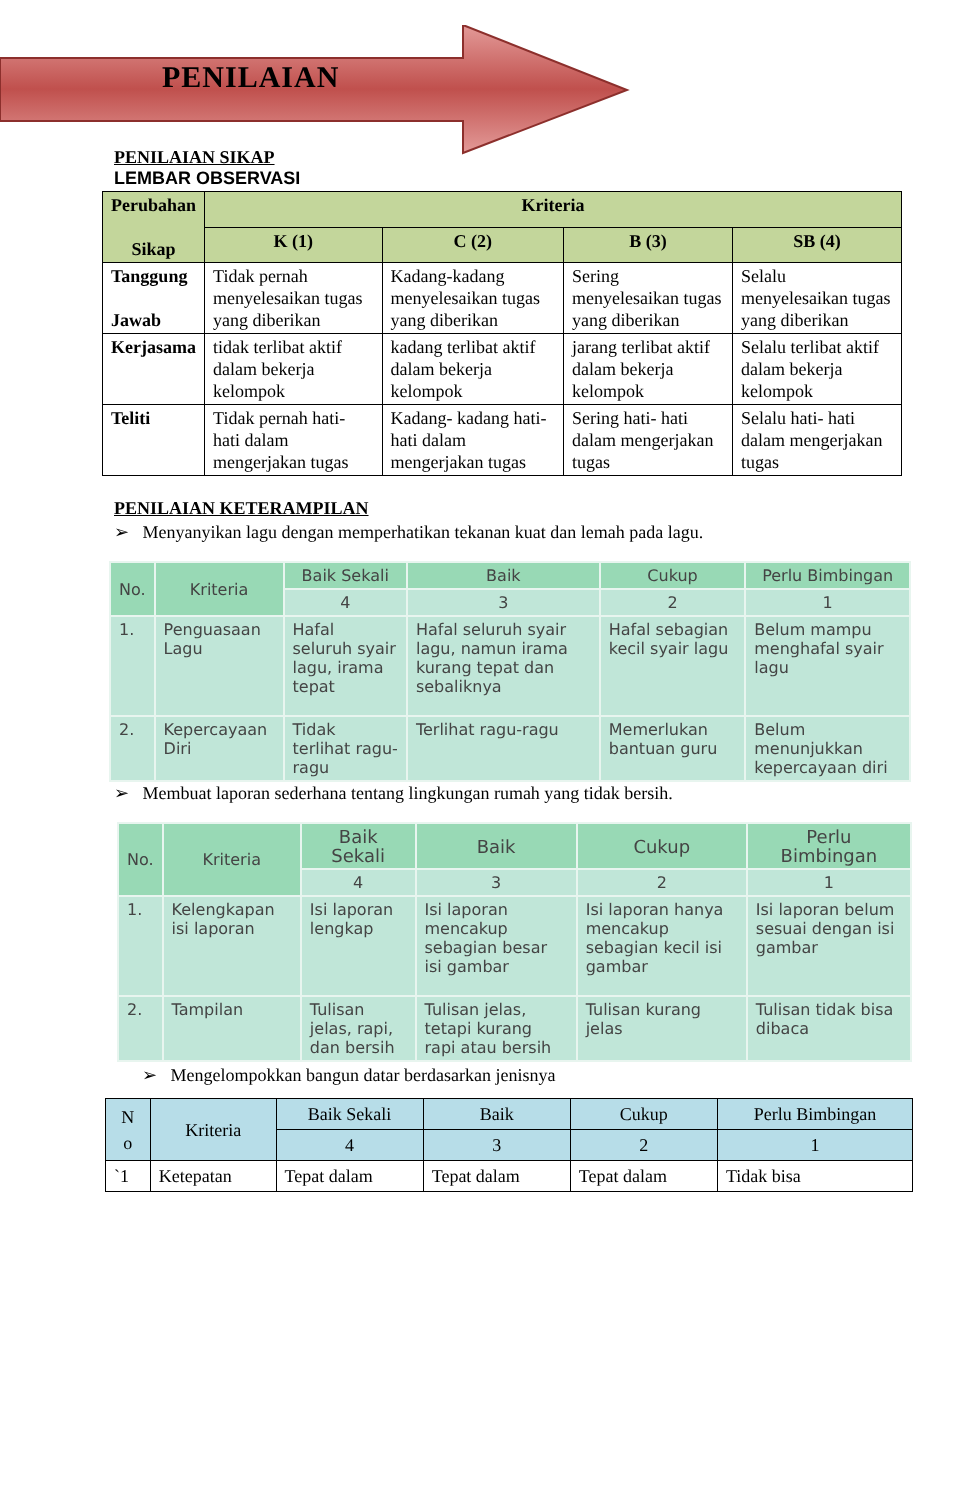PENILAIAN
PENILAIAN SIKAP
LEMBAR OBSERVASI
| Perubahan Sikap | Kriteria | | | |
| --- | --- | --- | --- | --- |
| | K (1) | C (2) | B (3) | SB (4) |
| Tanggung Jawab | Tidak pernah menyelesaikan tugas yang diberikan | Kadang-kadang menyelesaikan tugas yang diberikan | Sering menyelesaikan tugas yang diberikan | Selalu menyelesaikan tugas yang diberikan |
| Kerjasama | tidak terlibat aktif dalam bekerja kelompok | kadang terlibat aktif dalam bekerja kelompok | jarang terlibat aktif dalam bekerja kelompok | Selalu terlibat aktif dalam bekerja kelompok |
| Teliti | Tidak pernah hati- hati dalam mengerjakan tugas | Kadang- kadang hati- hati dalam mengerjakan tugas | Sering hati- hati dalam mengerjakan tugas | Selalu hati- hati dalam mengerjakan tugas |
PENILAIAN KETERAMPILAN
➢ Menyanyikan lagu dengan memperhatikan tekanan kuat dan lemah pada lagu.
| No. | Kriteria | Baik Sekali | Baik | Cukup | Perlu Bimbingan |
| --- | --- | --- | --- | --- | --- |
| | | 4 | 3 | 2 | 1 |
| 1. | Penguasaan Lagu | Hafal seluruh syair lagu, irama tepat | Hafal seluruh syair lagu, namun irama kurang tepat dan sebaliknya | Hafal sebagian kecil syair lagu | Belum mampu menghafal syair lagu |
| 2. | Kepercayaan Diri | Tidak terlihat ragu-ragu | Terlihat ragu-ragu | Memerlukan bantuan guru | Belum menunjukkan kepercayaan diri |
➢ Membuat laporan sederhana tentang lingkungan rumah yang tidak bersih.
| No. | Kriteria | Baik Sekali | Baik | Cukup | Perlu Bimbingan |
| --- | --- | --- | --- | --- | --- |
| | | 4 | 3 | 2 | 1 |
| 1. | Kelengkapan isi laporan | Isi laporan lengkap | Isi laporan mencakup sebagian besar isi gambar | Isi laporan hanya mencakup sebagian kecil isi gambar | Isi laporan belum sesuai dengan isi gambar |
| 2. | Tampilan | Tulisan jelas, rapi, dan bersih | Tulisan jelas, tetapi kurang rapi atau bersih | Tulisan kurang jelas | Tulisan tidak bisa dibaca |
➢ Mengelompokkan bangun datar berdasarkan jenisnya
| N o | Kriteria | Baik Sekali | Baik | Cukup | Perlu Bimbingan |
| --- | --- | --- | --- | --- | --- |
| | | 4 | 3 | 2 | 1 |
| `1 | Ketepatan | Tepat dalam | Tepat dalam | Tepat dalam | Tidak bisa |